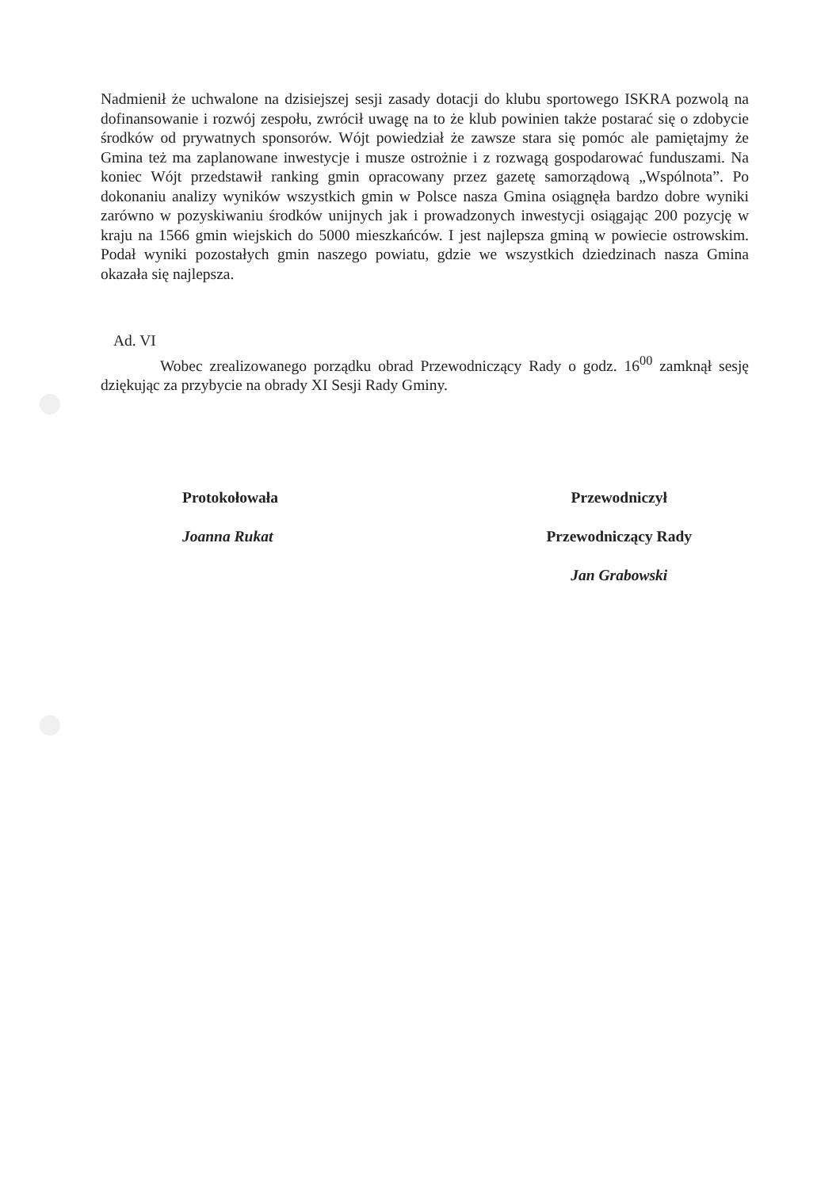Nadmienił że uchwalone na dzisiejszej sesji zasady dotacji do klubu sportowego ISKRA pozwolą na dofinansowanie i rozwój zespołu, zwrócił uwagę na to że klub powinien także postarać się o zdobycie środków od prywatnych sponsorów. Wójt powiedział że zawsze stara się pomóc ale pamiętajmy że Gmina też ma zaplanowane inwestycje i musze ostrożnie i z rozwagą gospodarować funduszami. Na koniec Wójt przedstawił ranking gmin opracowany przez gazetę samorządową „Wspólnota”. Po dokonaniu analizy wyników wszystkich gmin w Polsce nasza Gmina osiągnęła bardzo dobre wyniki zarówno w pozyskiwaniu środków unijnych jak i prowadzonych inwestycji osiągając 200 pozycję w kraju na 1566 gmin wiejskich do 5000 mieszkańców. I jest najlepsza gminą w powiecie ostrowskim. Podał wyniki pozostałych gmin naszego powiatu, gdzie we wszystkich dziedzinach nasza Gmina okazała się najlepsza.
Ad. VI
Wobec zrealizowanego porządku obrad Przewodniczący Rady o godz. 16<sup>00</sup> zamknął sesję dziękując za przybycie na obrady XI Sesji Rady Gminy.
Protokołowała
Joanna Rukat
Przewodniczył
Przewodniczący Rady
Jan Grabowski